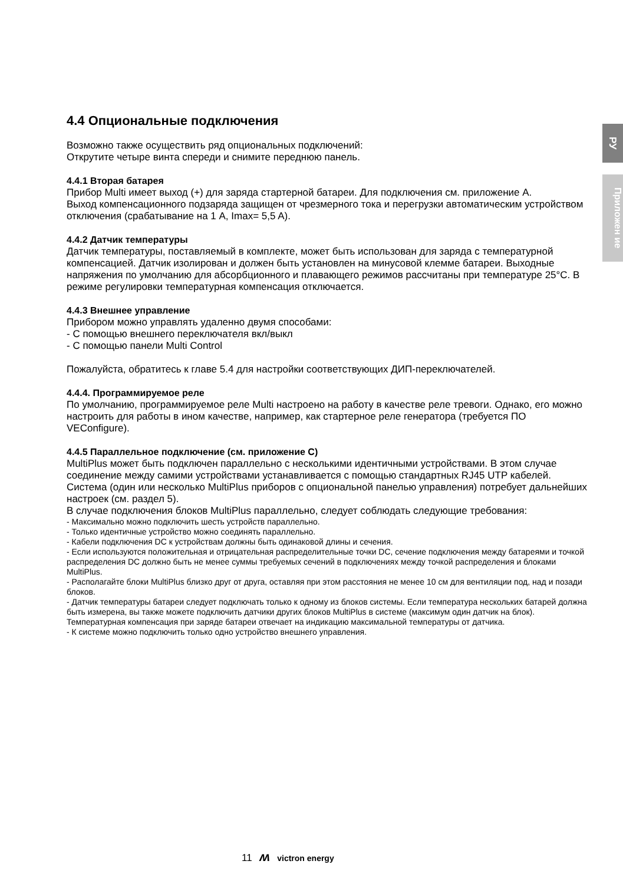РУ
Приложен ие
4.4 Опциональные подключения
Возможно также осуществить ряд опциональных подключений:
Открутите четыре винта спереди и снимите переднюю панель.
4.4.1 Вторая батарея
Прибор Multi имеет выход (+) для заряда стартерной батареи. Для подключения см. приложение A.
Выход компенсационного подзаряда защищен от чрезмерного тока и перегрузки автоматическим устройством отключения (срабатывание на 1 A, Imax= 5,5 A).
4.4.2 Датчик температуры
Датчик температуры, поставляемый в комплекте, может быть использован для заряда с температурной компенсацией. Датчик изолирован и должен быть установлен на минусовой клемме батареи. Выходные напряжения по умолчанию для абсорбционного и плавающего режимов рассчитаны при температуре 25°C. В режиме регулировки температурная компенсация отключается.
4.4.3 Внешнее управление
Прибором можно управлять удаленно двумя способами:
- С помощью внешнего переключателя вкл/выкл
- С помощью панели Multi Control
Пожалуйста, обратитесь к главе 5.4 для настройки соответствующих ДИП-переключателей.
4.4.4. Программируемое реле
По умолчанию, программируемое реле Multi настроено на работу в качестве реле тревоги. Однако, его можно настроить для работы в ином качестве, например, как стартерное реле генератора (требуется ПО VEConfigure).
4.4.5 Параллельное подключение (см. приложение C)
MultiPlus может быть подключен параллельно с несколькими идентичными устройствами. В этом случае соединение между самими устройствами устанавливается с помощью стандартных RJ45 UTP кабелей. Система (один или несколько MultiPlus приборов с опциональной панелью управления) потребует дальнейших настроек (см. раздел 5).
В случае подключения блоков MultiPlus параллельно, следует соблюдать следующие требования:
- Максимально можно подключить шесть устройств параллельно.
- Только идентичные устройство можно соединять параллельно.
- Кабели подключения DC к устройствам должны быть одинаковой длины и сечения.
- Если используются положительная и отрицательная распределительные точки DC, сечение подключения между батареями и точкой распределения DC должно быть не менее суммы требуемых сечений в подключениях между точкой распределения и блоками MultiPlus.
- Располагайте блоки MultiPlus близко друг от друга, оставляя при этом расстояния не менее 10 см для вентиляции под, над и позади блоков.
- Датчик температуры батареи следует подключать только к одному из блоков системы. Если температура нескольких батарей должна быть измерена, вы также можете подключить датчики других блоков MultiPlus в системе (максимум один датчик на блок). Температурная компенсация при заряде батареи отвечает на индикацию максимальной температуры от датчика.
- К системе можно подключить только одно устройство внешнего управления.
11 ʍ victron energy